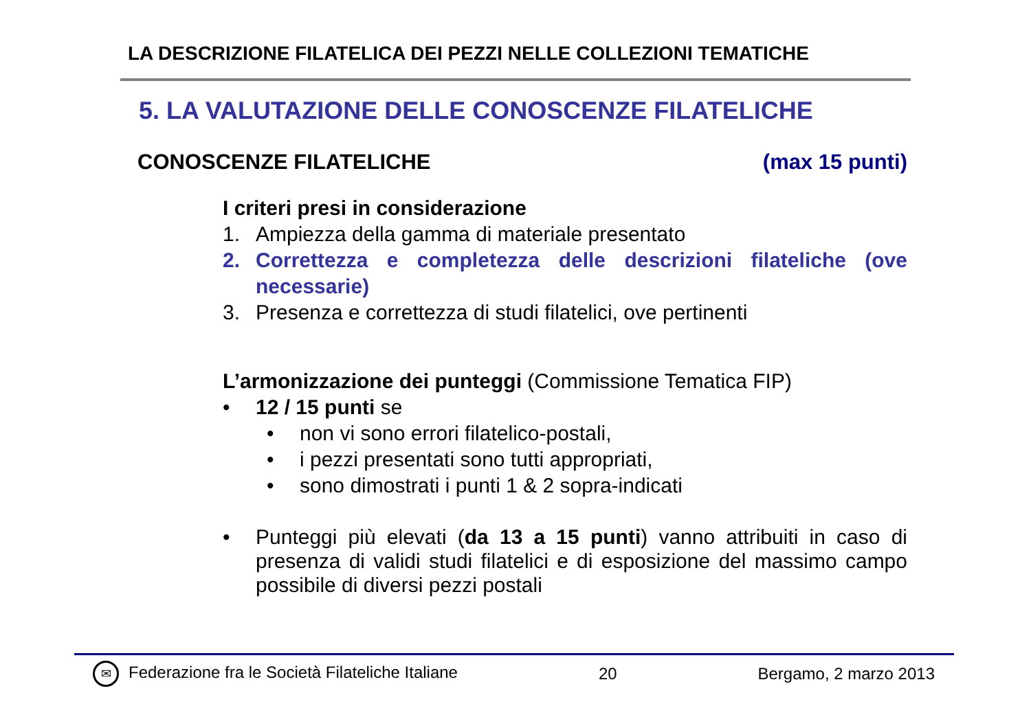LA DESCRIZIONE FILATELICA DEI PEZZI NELLE COLLEZIONI TEMATICHE
5. LA VALUTAZIONE DELLE CONOSCENZE FILATELICHE
CONOSCENZE FILATELICHE (max 15 punti)
I criteri presi in considerazione
1. Ampiezza della gamma di materiale presentato
2. Correttezza e completezza delle descrizioni filateliche (ove necessarie)
3. Presenza e correttezza di studi filatelici, ove pertinenti
L’armonizzazione dei punteggi (Commissione Tematica FIP)
• 12 / 15 punti se
• non vi sono errori filatelico-postali,
• i pezzi presentati sono tutti appropriati,
• sono dimostrati i punti 1 & 2 sopra-indicati
• Punteggi più elevati (da 13 a 15 punti) vanno attribuiti in caso di presenza di validi studi filatelici e di esposizione del massimo campo possibile di diversi pezzi postali
✉ Federazione fra le Società Filateliche Italiane 20 Bergamo, 2 marzo 2013